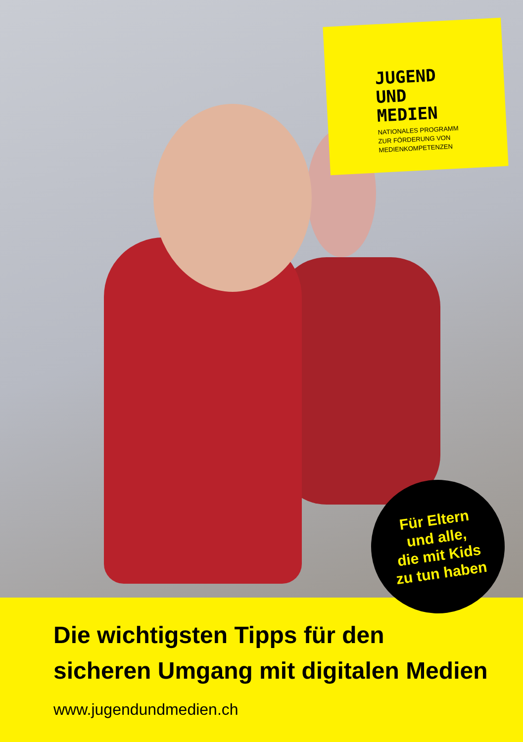JUGEND
UND
MEDIEN
NATIONALES PROGRAMM
ZUR FÖRDERUNG VON
MEDIENKOMPETENZEN
Für Eltern
und alle,
die mit Kids
zu tun haben
Die wichtigsten Tipps für den
sicheren Umgang mit digitalen Medien
www.jugendundmedien.ch